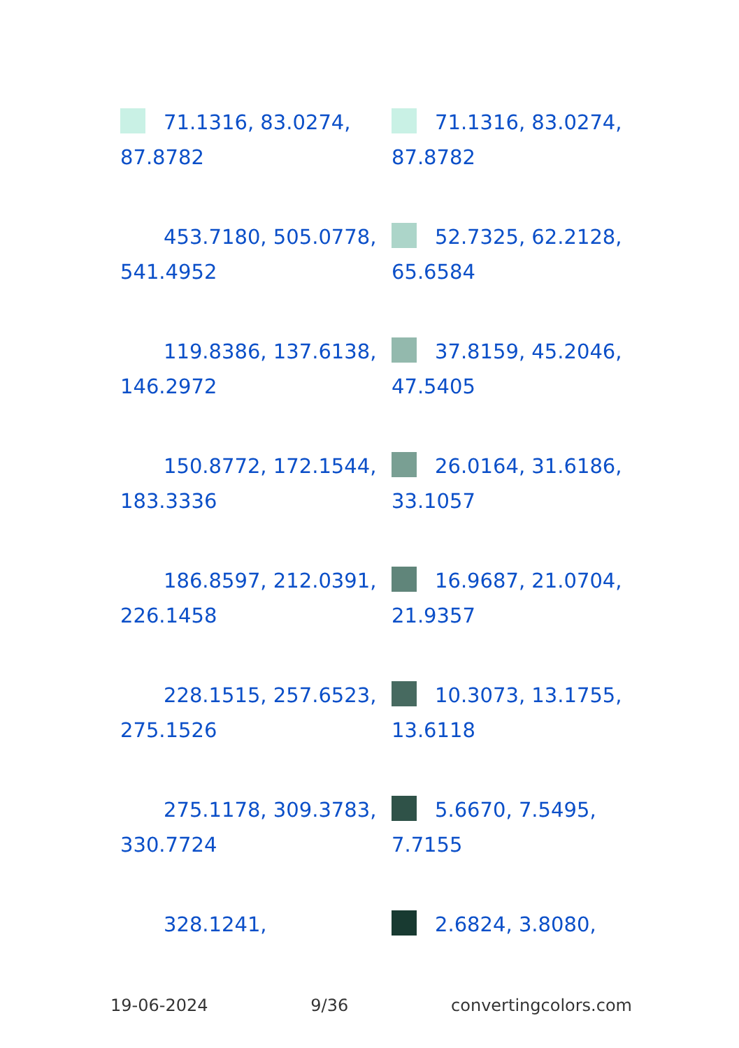71.1316, 83.0274, 87.8782
71.1316, 83.0274, 87.8782
453.7180, 505.0778, 541.4952
52.7325, 62.2128, 65.6584
119.8386, 137.6138, 146.2972
37.8159, 45.2046, 47.5405
150.8772, 172.1544, 183.3336
26.0164, 31.6186, 33.1057
186.8597, 212.0391, 226.1458
16.9687, 21.0704, 21.9357
228.1515, 257.6523, 275.1526
10.3073, 13.1755, 13.6118
275.1178, 309.3783, 330.7724
5.6670, 7.5495, 7.7155
328.1241,
2.6824, 3.8080,
19-06-2024 9/36 convertingcolors.com